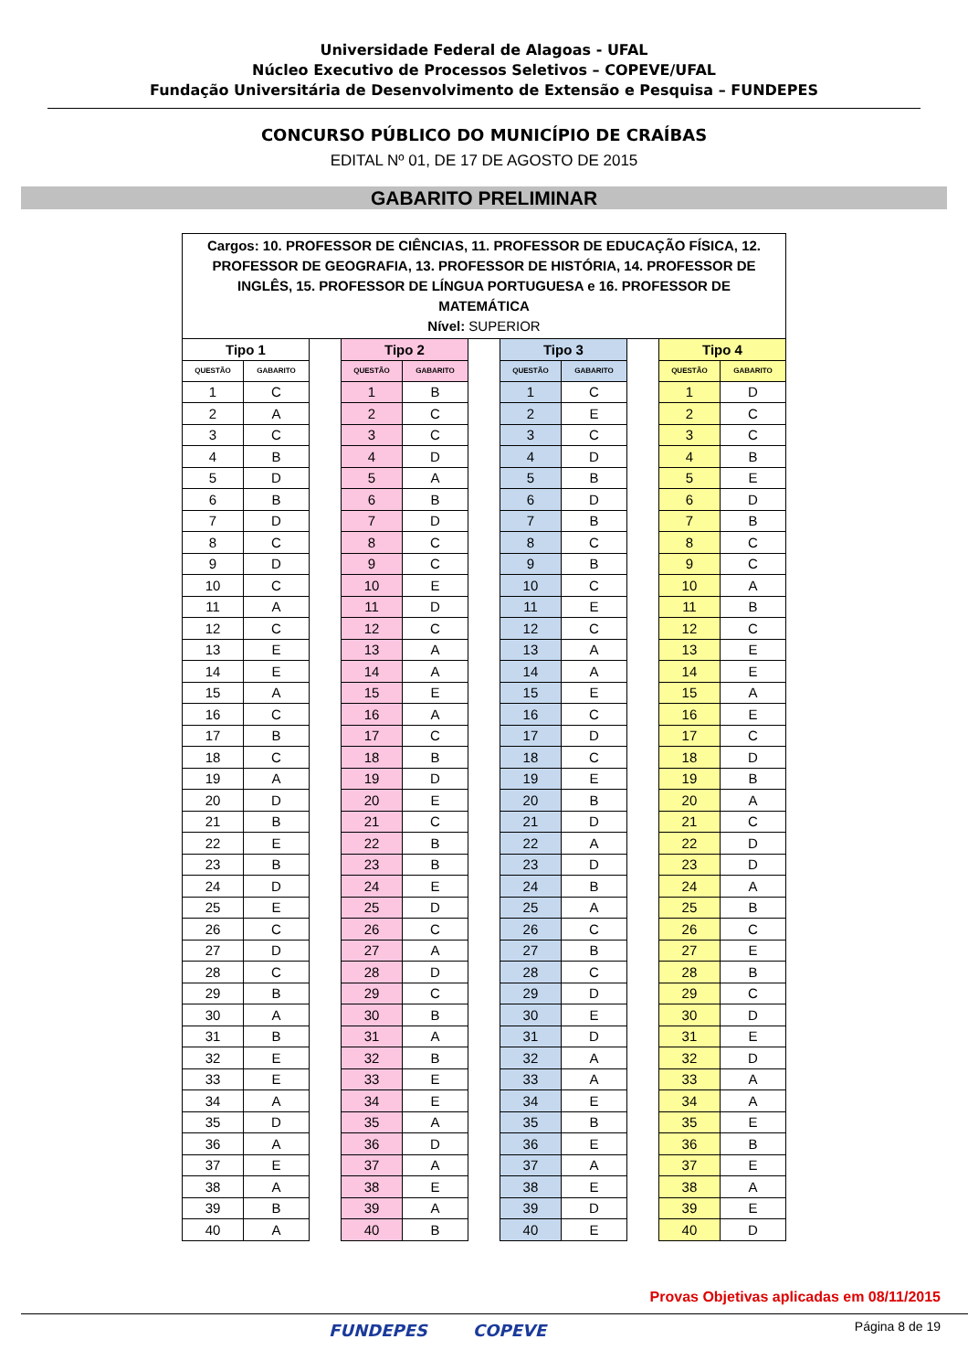Universidade Federal de Alagoas - UFAL
Núcleo Executivo de Processos Seletivos – COPEVE/UFAL
Fundação Universitária de Desenvolvimento de Extensão e Pesquisa – FUNDEPES
CONCURSO PÚBLICO DO MUNICÍPIO DE CRAÍBAS
EDITAL Nº 01, DE 17 DE AGOSTO DE 2015
GABARITO PRELIMINAR
| Cargos: 10. PROFESSOR DE CIÊNCIAS, 11. PROFESSOR DE EDUCAÇÃO FÍSICA, 12. PROFESSOR DE GEOGRAFIA, 13. PROFESSOR DE HISTÓRIA, 14. PROFESSOR DE INGLÊS, 15. PROFESSOR DE LÍNGUA PORTUGUESA e 16. PROFESSOR DE MATEMÁTICA Nível: SUPERIOR | | | | | | | | | | |
| Tipo 1 | | | Tipo 2 | | | Tipo 3 | | | Tipo 4 | |
| QUESTÃO | GABARITO | | QUESTÃO | GABARITO | | QUESTÃO | GABARITO | | QUESTÃO | GABARITO |
| 1 | C | | 1 | B | | 1 | C | | 1 | D |
| 2 | A | | 2 | C | | 2 | E | | 2 | C |
| 3 | C | | 3 | C | | 3 | C | | 3 | C |
| 4 | B | | 4 | D | | 4 | D | | 4 | B |
| 5 | D | | 5 | A | | 5 | B | | 5 | E |
| 6 | B | | 6 | B | | 6 | D | | 6 | D |
| 7 | D | | 7 | D | | 7 | B | | 7 | B |
| 8 | C | | 8 | C | | 8 | C | | 8 | C |
| 9 | D | | 9 | C | | 9 | B | | 9 | C |
| 10 | C | | 10 | E | | 10 | C | | 10 | A |
| 11 | A | | 11 | D | | 11 | E | | 11 | B |
| 12 | C | | 12 | C | | 12 | C | | 12 | C |
| 13 | E | | 13 | A | | 13 | A | | 13 | E |
| 14 | E | | 14 | A | | 14 | A | | 14 | E |
| 15 | A | | 15 | E | | 15 | E | | 15 | A |
| 16 | C | | 16 | A | | 16 | C | | 16 | E |
| 17 | B | | 17 | C | | 17 | D | | 17 | C |
| 18 | C | | 18 | B | | 18 | C | | 18 | D |
| 19 | A | | 19 | D | | 19 | E | | 19 | B |
| 20 | D | | 20 | E | | 20 | B | | 20 | A |
| 21 | B | | 21 | C | | 21 | D | | 21 | C |
| 22 | E | | 22 | B | | 22 | A | | 22 | D |
| 23 | B | | 23 | B | | 23 | D | | 23 | D |
| 24 | D | | 24 | E | | 24 | B | | 24 | A |
| 25 | E | | 25 | D | | 25 | A | | 25 | B |
| 26 | C | | 26 | C | | 26 | C | | 26 | C |
| 27 | D | | 27 | A | | 27 | B | | 27 | E |
| 28 | C | | 28 | D | | 28 | C | | 28 | B |
| 29 | B | | 29 | C | | 29 | D | | 29 | C |
| 30 | A | | 30 | B | | 30 | E | | 30 | D |
| 31 | B | | 31 | A | | 31 | D | | 31 | E |
| 32 | E | | 32 | B | | 32 | A | | 32 | D |
| 33 | E | | 33 | E | | 33 | A | | 33 | A |
| 34 | A | | 34 | E | | 34 | E | | 34 | A |
| 35 | D | | 35 | A | | 35 | B | | 35 | E |
| 36 | A | | 36 | D | | 36 | E | | 36 | B |
| 37 | E | | 37 | A | | 37 | A | | 37 | E |
| 38 | A | | 38 | E | | 38 | E | | 38 | A |
| 39 | B | | 39 | A | | 39 | D | | 39 | E |
| 40 | A | | 40 | B | | 40 | E | | 40 | D |
Provas Objetivas aplicadas em 08/11/2015
FUNDEPES COPEVE Página 8 de 19